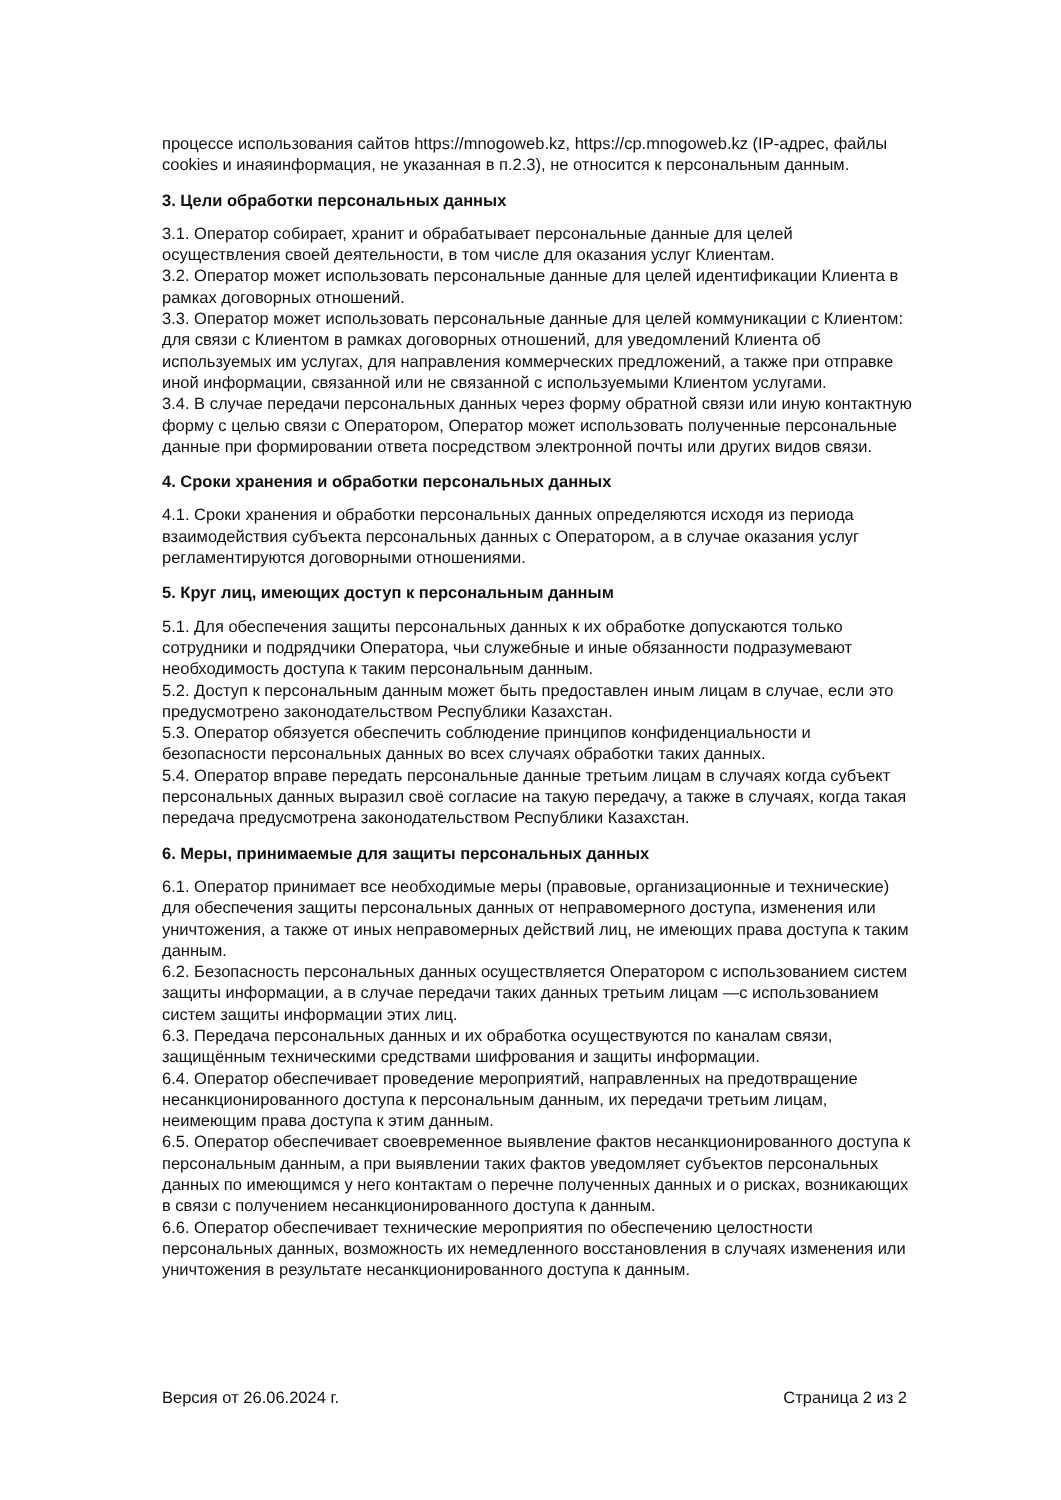процессе использования сайтов https://mnogoweb.kz, https://cp.mnogoweb.kz (IP-адрес, файлы cookies и инаяинформация, не указанная в п.2.3), не относится к персональным данным.
3. Цели обработки персональных данных
3.1. Оператор собирает, хранит и обрабатывает персональные данные для целей осуществления своей деятельности, в том числе для оказания услуг Клиентам.
3.2. Оператор может использовать персональные данные для целей идентификации Клиента в рамках договорных отношений.
3.3. Оператор может использовать персональные данные для целей коммуникации с Клиентом: для связи с Клиентом в рамках договорных отношений, для уведомлений Клиента об используемых им услугах, для направления коммерческих предложений, а также при отправке иной информации, связанной или не связанной с используемыми Клиентом услугами.
3.4. В случае передачи персональных данных через форму обратной связи или иную контактную форму с целью связи с Оператором, Оператор может использовать полученные персональные данные при формировании ответа посредством электронной почты или других видов связи.
4. Сроки хранения и обработки персональных данных
4.1. Сроки хранения и обработки персональных данных определяются исходя из периода взаимодействия субъекта персональных данных с Оператором, а в случае оказания услуг регламентируются договорными отношениями.
5. Круг лиц, имеющих доступ к персональным данным
5.1. Для обеспечения защиты персональных данных к их обработке допускаются только сотрудники и подрядчики Оператора, чьи служебные и иные обязанности подразумевают необходимость доступа к таким персональным данным.
5.2. Доступ к персональным данным может быть предоставлен иным лицам в случае, если это предусмотрено законодательством Республики Казахстан.
5.3. Оператор обязуется обеспечить соблюдение принципов конфиденциальности и безопасности персональных данных во всех случаях обработки таких данных.
5.4. Оператор вправе передать персональные данные третьим лицам в случаях когда субъект персональных данных выразил своё согласие на такую передачу, а также в случаях, когда такая передача предусмотрена законодательством Республики Казахстан.
6. Меры, принимаемые для защиты персональных данных
6.1. Оператор принимает все необходимые меры (правовые, организационные и технические) для обеспечения защиты персональных данных от неправомерного доступа, изменения или уничтожения, а также от иных неправомерных действий лиц, не имеющих права доступа к таким данным.
6.2. Безопасность персональных данных осуществляется Оператором с использованием систем защиты информации, а в случае передачи таких данных третьим лицам —с использованием систем защиты информации этих лиц.
6.3. Передача персональных данных и их обработка осуществуются по каналам связи, защищённым техническими средствами шифрования и защиты информации.
6.4. Оператор обеспечивает проведение мероприятий, направленных на предотвращение несанкционированного доступа к персональным данным, их передачи третьим лицам, неимеющим права доступа к этим данным.
6.5. Оператор обеспечивает своевременное выявление фактов несанкционированного доступа к персональным данным, а при выявлении таких фактов уведомляет субъектов персональных данных по имеющимся у него контактам о перечне полученных данных и о рисках, возникающих в связи с получением несанкционированного доступа к данным.
6.6. Оператор обеспечивает технические мероприятия по обеспечению целостности персональных данных, возможность их немедленного восстановления в случаях изменения или уничтожения в результате несанкционированного доступа к данным.
Версия от 26.06.2024 г. Страница 2 из 2